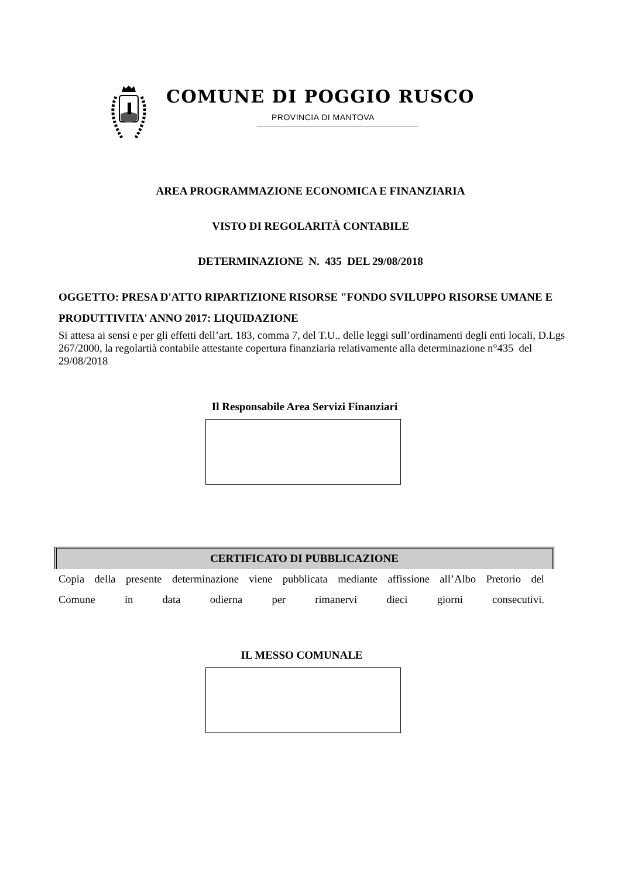COMUNE DI POGGIO RUSCO
PROVINCIA DI MANTOVA
AREA PROGRAMMAZIONE ECONOMICA E FINANZIARIA
VISTO DI REGOLARITÀ CONTABILE
DETERMINAZIONE N. 435 DEL 29/08/2018
OGGETTO: PRESA D'ATTO RIPARTIZIONE RISORSE "FONDO SVILUPPO RISORSE UMANE E PRODUTTIVITA' ANNO 2017: LIQUIDAZIONE
Si attesa ai sensi e per gli effetti dell’art. 183, comma 7, del T.U.. delle leggi sull’ordinamenti degli enti locali, D.Lgs 267/2000, la regolartià contabile attestante copertura finanziaria relativamente alla determinazione n°435 del 29/08/2018
Il Responsabile Area Servizi Finanziari
CERTIFICATO DI PUBBLICAZIONE
Copia della presente determinazione viene pubblicata mediante affissione all’Albo Pretorio del
Comune in data odierna per rimanervi dieci giorni consecutivi.
IL MESSO COMUNALE